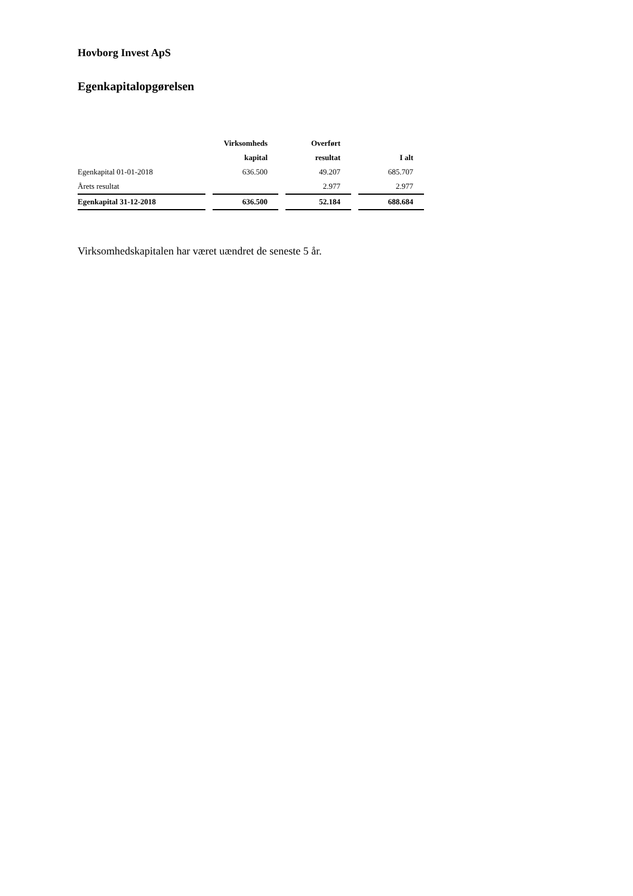Hovborg Invest ApS
Egenkapitalopgørelsen
| | Virksomheds | Overført | |
| --- | --- | --- | --- |
| | kapital | resultat | I alt |
| Egenkapital 01-01-2018 | 636.500 | 49.207 | 685.707 |
| Årets resultat | | 2.977 | 2.977 |
| Egenkapital 31-12-2018 | 636.500 | 52.184 | 688.684 |
Virksomhedskapitalen har været uændret de seneste 5 år.